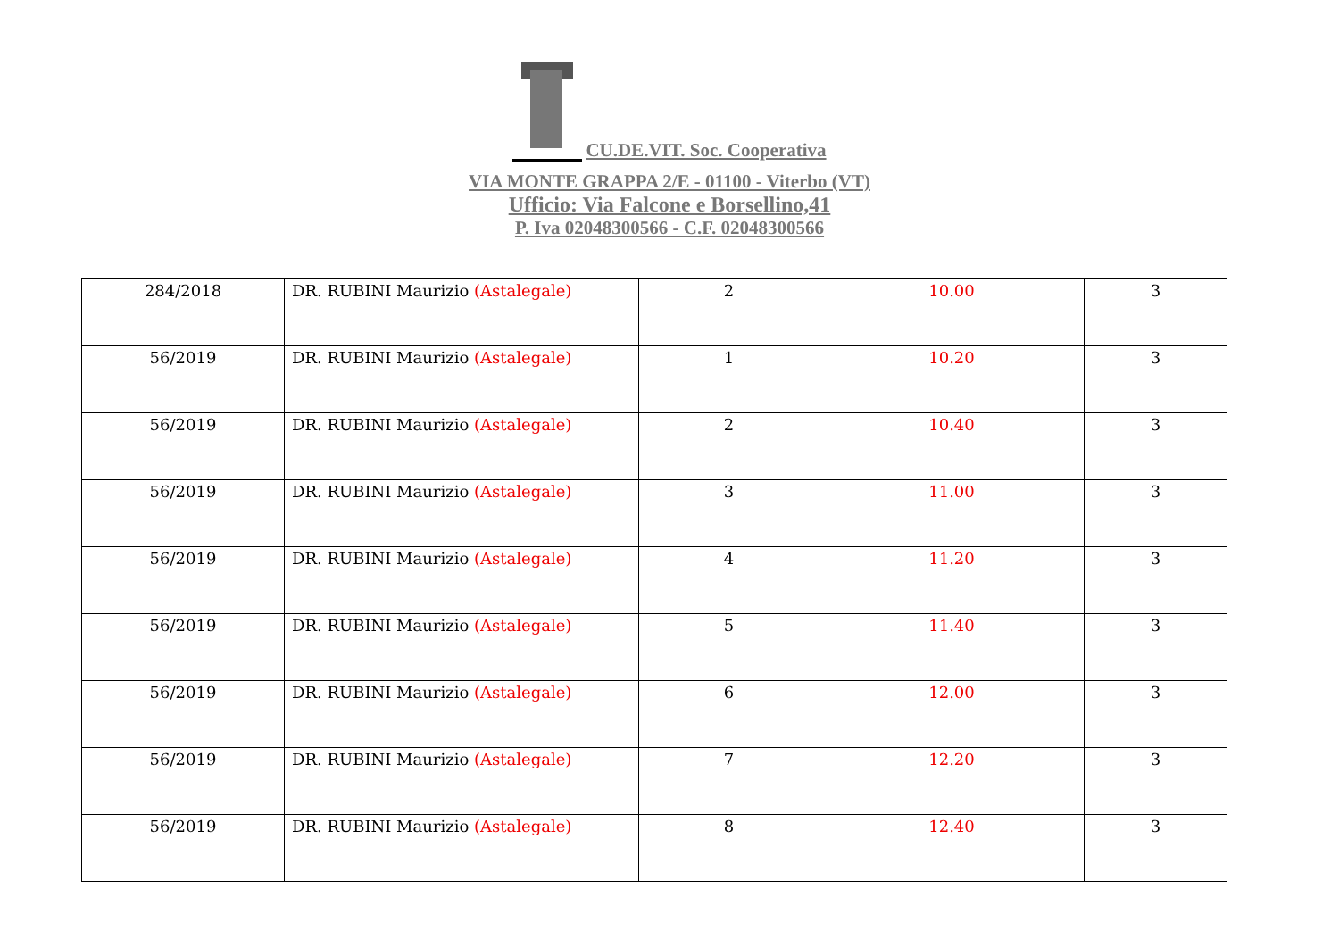CU.DE.VIT. Soc. Cooperativa
VIA MONTE GRAPPA 2/E - 01100 - Viterbo (VT)
Ufficio: Via Falcone e Borsellino,41
P. Iva 02048300566 - C.F. 02048300566
| 284/2018 | DR. RUBINI Maurizio (Astalegale) | 2 | 10.00 | 3 |
| 56/2019 | DR. RUBINI Maurizio (Astalegale) | 1 | 10.20 | 3 |
| 56/2019 | DR. RUBINI Maurizio (Astalegale) | 2 | 10.40 | 3 |
| 56/2019 | DR. RUBINI Maurizio (Astalegale) | 3 | 11.00 | 3 |
| 56/2019 | DR. RUBINI Maurizio (Astalegale) | 4 | 11.20 | 3 |
| 56/2019 | DR. RUBINI Maurizio (Astalegale) | 5 | 11.40 | 3 |
| 56/2019 | DR. RUBINI Maurizio (Astalegale) | 6 | 12.00 | 3 |
| 56/2019 | DR. RUBINI Maurizio (Astalegale) | 7 | 12.20 | 3 |
| 56/2019 | DR. RUBINI Maurizio (Astalegale) | 8 | 12.40 | 3 |